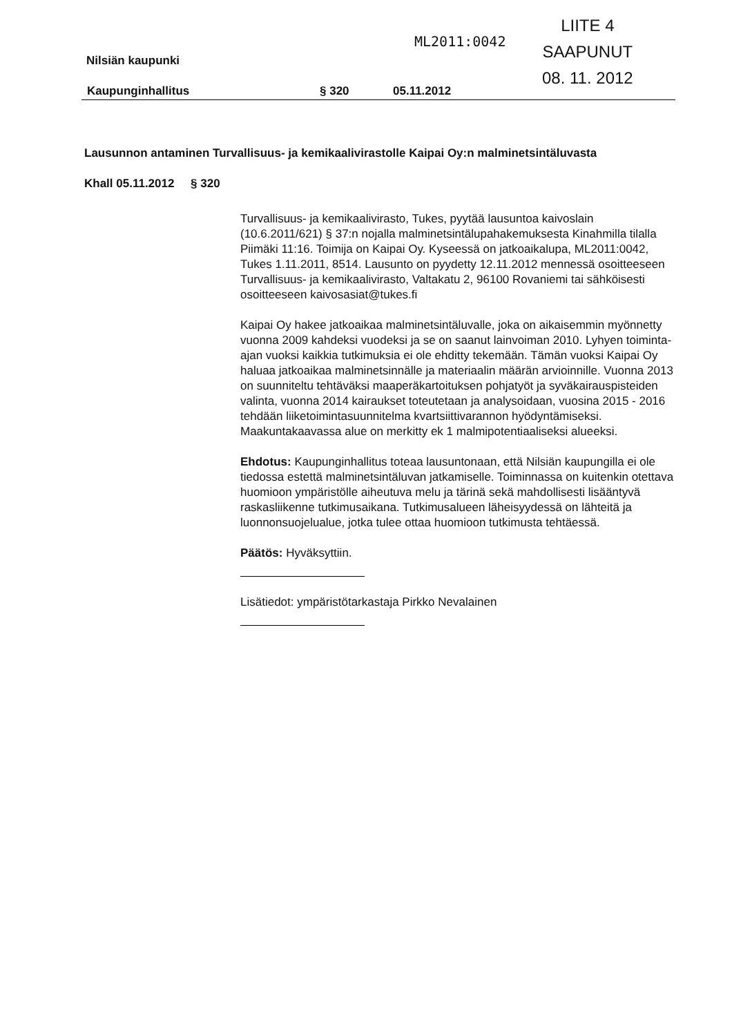ML2011:0042
LIITE 4
SAAPUNUT
08. 11. 2012
Nilsiän kaupunki
Kaupunginhallitus § 320 05.11.2012
Lausunnon antaminen Turvallisuus- ja kemikaalivirastolle Kaipai Oy:n malminetsintäluvasta
Khall 05.11.2012 § 320
Turvallisuus- ja kemikaalivirasto, Tukes, pyytää lausuntoa kaivoslain (10.6.2011/621) § 37:n nojalla malminetsintälupahakemuksesta Kinahmilla tilalla Piimäki 11:16. Toimija on Kaipai Oy. Kyseessä on jatkoaikalupa, ML2011:0042, Tukes 1.11.2011, 8514. Lausunto on pyydetty 12.11.2012 mennessä osoitteeseen Turvallisuus- ja kemikaalivirasto, Valtakatu 2, 96100 Rovaniemi tai sähköisesti osoitteeseen kaivosasiat@tukes.fi
Kaipai Oy hakee jatkoaikaa malminetsintäluvalle, joka on aikaisemmin myönnetty vuonna 2009 kahdeksi vuodeksi ja se on saanut lainvoiman 2010. Lyhyen toiminta-ajan vuoksi kaikkia tutkimuksia ei ole ehditty tekemään. Tämän vuoksi Kaipai Oy haluaa jatkoaikaa malminetsinnälle ja materiaalin määrän arvioinnille. Vuonna 2013 on suunniteltu tehtäväksi maaperäkartoituksen pohjatyöt ja syväkairauspisteiden valinta, vuonna 2014 kairaukset toteutetaan ja analysoidaan, vuosina 2015 - 2016 tehdään liiketoimintasuunnitelma kvartsiittivarannon hyödyntämiseksi. Maakuntakaavassa alue on merkitty ek 1 malmipotentiaaliseksi alueeksi.
Ehdotus: Kaupunginhallitus toteaa lausuntonaan, että Nilsiän kaupungilla ei ole tiedossa estettä malminetsintäluvan jatkamiselle. Toiminnassa on kuitenkin otettava huomioon ympäristölle aiheutuva melu ja tärinä sekä mahdollisesti lisääntyvä raskasliikenne tutkimusaikana. Tutkimusalueen läheisyydessä on lähteitä ja luonnonsuojelualue, jotka tulee ottaa huomioon tutkimusta tehtäessä.
Päätös: Hyväksyttiin.
Lisätiedot: ympäristötarkastaja Pirkko Nevalainen